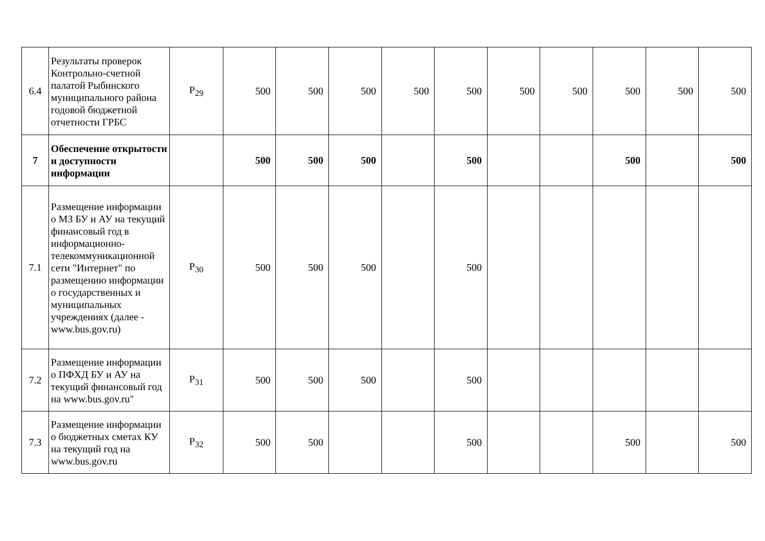| 6.4 | Результаты проверок Контрольно-счетной палатой Рыбинского муниципального района годовой бюджетной отчетности ГРБС | P<sub>29</sub> | 500 | 500 | 500 | 500 | 500 | 500 | 500 | 500 | 500 | 500 |
| 7 | Обеспечение открытости и доступности информации | | 500 | 500 | 500 | | 500 | | | 500 | | 500 |
| 7.1 | Размещение информации о МЗ БУ и АУ на текущий финансовый год в информационно-телекоммуникационной сети "Интернет" по размещению информации о государственных и муниципальных учреждениях (далее - www.bus.gov.ru) | P<sub>30</sub> | 500 | 500 | 500 | | 500 | | | | | |
| 7.2 | Размещение информации о ПФХД БУ и АУ на текущий финансовый год на www.bus.gov.ru" | P<sub>31</sub> | 500 | 500 | 500 | | 500 | | | | | |
| 7.3 | Размещение информации о бюджетных сметах КУ на текущий год на www.bus.gov.ru | P<sub>32</sub> | 500 | 500 | | | 500 | | | 500 | | 500 |